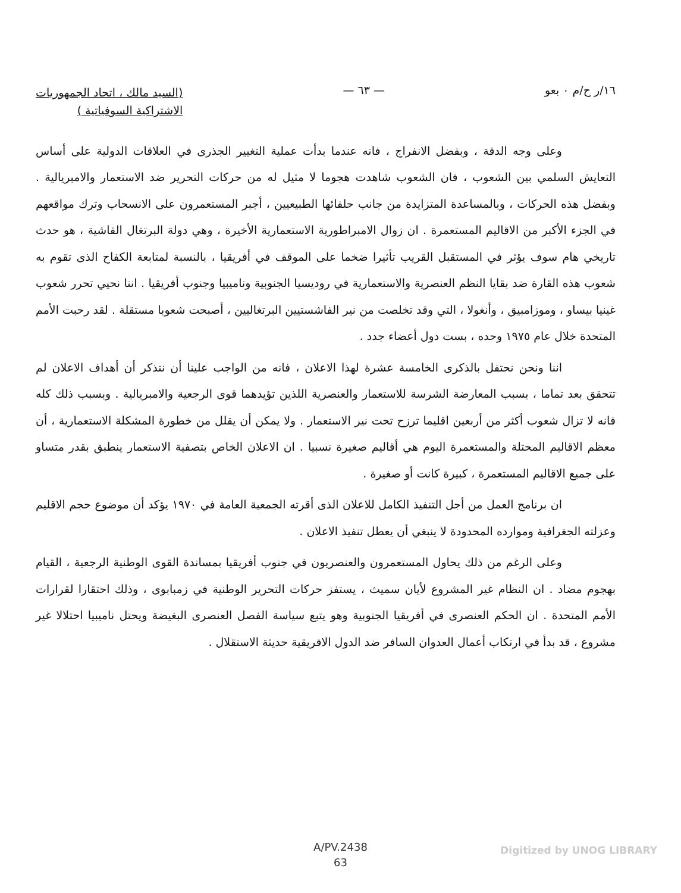١٦/ر ح/م ٠ بعو — ٦٣ —
(السيد مالك ، اتحاد الجمهوريات
الاشتراكية السوفياتية )
وعلى وجه الدقة ، وبفضل الانفراج ، فانه عندما بدأت عملية التغيير الجذرى في العلاقات الدولية على أساس التعايش السلمي بين الشعوب ، فان الشعوب شاهدت هجوما لا مثيل له من حركات التحرير ضد الاستعمار والامبريالية . وبفضل هذه الحركات ، وبالمساعدة المتزايدة من جانب حلفائها الطبيعيين ، أجبر المستعمرون على الانسحاب وترك مواقعهم في الجزء الأكبر من الاقاليم المستعمرة . ان زوال الامبراطورية الاستعمارية الأخيرة ، وهي دولة البرتغال الفاشية ، هو حدث تاريخي هام سوف يؤثر في المستقبل القريب تأثيرا ضخما على الموقف في أفريقيا ، بالنسبة لمتابعة الكفاح الذى تقوم به شعوب هذه القارة ضد بقايا النظم العنصرية والاستعمارية في روديسيا الجنوبية وناميبيا وجنوب أفريقيا . اننا نحيي تحرر شعوب غينيا بيساو ، وموزامبيق ، وأنغولا ، التي وقد تخلصت من نير الفاشستيين البرتغاليين ، أصبحت شعوبا مستقلة . لقد رحبت الأمم المتحدة خلال عام ١٩٧٥ وحده ، بست دول أعضاء جدد .
اننا ونحن نحتفل بالذكرى الخامسة عشرة لهذا الاعلان ، فانه من الواجب علينا أن نتذكر أن أهداف الاعلان لم تتحقق بعد تماما ، بسبب المعارضة الشرسة للاستعمار والعنصرية اللذين تؤيدهما قوى الرجعية والامبريالية . وبسبب ذلك كله فانه لا تزال شعوب أكثر من أربعين اقليما ترزح تحت نير الاستعمار . ولا يمكن أن يقلل من خطورة المشكلة الاستعمارية ، أن معظم الاقاليم المحتلة والمستعمرة اليوم هي أقاليم صغيرة نسبيا . ان الاعلان الخاص بتصفية الاستعمار ينطبق بقدر متساو على جميع الاقاليم المستعمرة ، كبيرة كانت أو صغيرة .
ان برنامج العمل من أجل التنفيذ الكامل للاعلان الذى أقرته الجمعية العامة في ١٩٧٠ يؤكد أن موضوع حجم الاقليم وعزلته الجغرافية وموارده المحدودة لا ينبغي أن يعطل تنفيذ الاعلان .
وعلى الرغم من ذلك يحاول المستعمرون والعنصريون في جنوب أفريقيا بمساندة القوى الوطنية الرجعية ، القيام بهجوم مضاد . ان النظام غير المشروع لأيان سميث ، يستفز حركات التحرير الوطنية في زمبابوى ، وذلك احتقارا لقرارات الأمم المتحدة . ان الحكم العنصرى في أفريقيا الجنوبية وهو يتبع سياسة الفصل العنصرى البغيضة ويحتل ناميبيا احتلالا غير مشروع ، قد بدأ في ارتكاب أعمال العدوان السافر ضد الدول الافريقية حديثة الاستقلال .
A/PV.2438
63
Digitized by UNOG LIBRARY